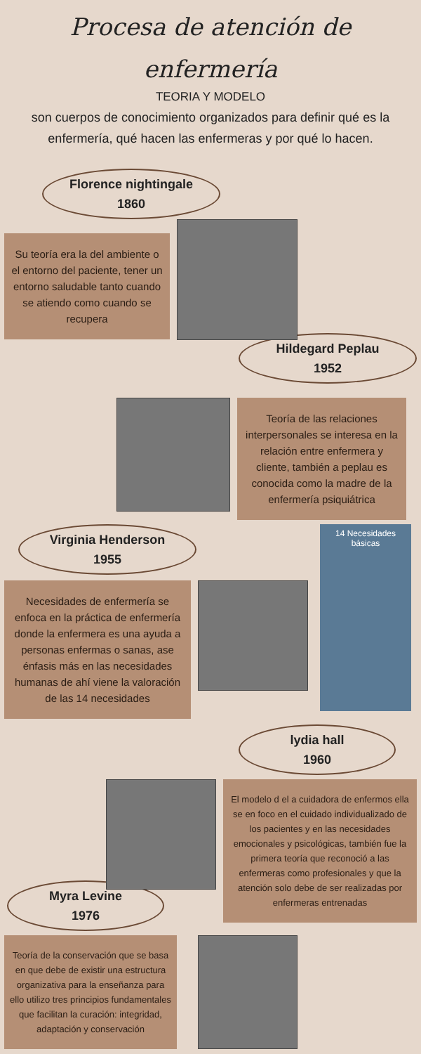Procesa de atención de enfermería
TEORIA Y MODELO
son cuerpos de conocimiento organizados para definir qué es la enfermería, qué hacen las enfermeras y por qué lo hacen.
Florence nightingale
1860
Su teoría era la del ambiente o el entorno del paciente, tener un entorno saludable tanto cuando se atiendo como cuando se recupera
Hildegard Peplau
1952
Teoría de las relaciones interpersonales se interesa en la relación entre enfermera y cliente, también a peplau es conocida como la madre de la enfermería psiquiátrica
Virginia Henderson
1955
Necesidades de enfermería se enfoca en la práctica de enfermería donde la enfermera es una ayuda a personas enfermas o sanas, ase énfasis más en las necesidades humanas de ahí viene la valoración de las 14 necesidades
14 Necesidades básicas
lydia hall
1960
El modelo d el a cuidadora de enfermos ella se en foco en el cuidado individualizado de los pacientes y en las necesidades emocionales y psicológicas, también fue la primera teoría que reconoció a las enfermeras como profesionales y que la atención solo debe de ser realizadas por enfermeras entrenadas
Myra Levine
1976
Teoría de la conservación que se basa en que debe de existir una estructura organizativa para la enseñanza para ello utilizo tres principios fundamentales que facilitan la curación: integridad, adaptación y conservación